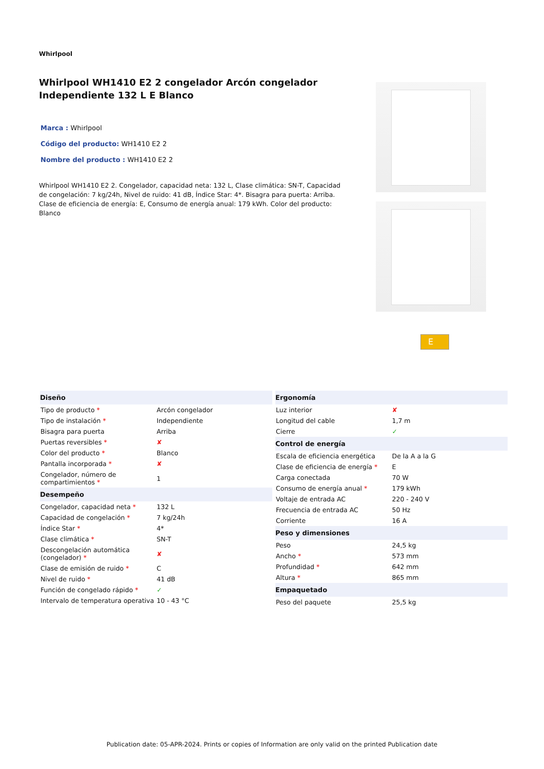Whirlpool
Whirlpool WH1410 E2 2 congelador Arcón congelador Independiente 132 L E Blanco
Marca : Whirlpool
Código del producto: WH1410 E2 2
Nombre del producto : WH1410 E2 2
Whirlpool WH1410 E2 2. Congelador, capacidad neta: 132 L, Clase climática: SN-T, Capacidad de congelación: 7 kg/24h, Nivel de ruido: 41 dB, Índice Star: 4*. Bisagra para puerta: Arriba. Clase de eficiencia de energía: E, Consumo de energía anual: 179 kWh. Color del producto: Blanco
E
| Diseño | |
| --- | --- |
| Tipo de producto * | Arcón congelador |
| Tipo de instalación * | Independiente |
| Bisagra para puerta | Arriba |
| Puertas reversibles * | ✘ |
| Color del producto * | Blanco |
| Pantalla incorporada * | ✘ |
| Congelador, número de compartimientos * | 1 |
| Desempeño | |
| Congelador, capacidad neta * | 132 L |
| Capacidad de congelación * | 7 kg/24h |
| Índice Star * | 4* |
| Clase climática * | SN-T |
| Descongelación automática (congelador) * | ✘ |
| Clase de emisión de ruido * | C |
| Nivel de ruido * | 41 dB |
| Función de congelado rápido * | ✓ |
| Intervalo de temperatura operativa | 10 - 43 °C |
| Ergonomía | |
| --- | --- |
| Luz interior | ✘ |
| Longitud del cable | 1,7 m |
| Cierre | ✓ |
| Control de energía | |
| Escala de eficiencia energética | De la A a la G |
| Clase de eficiencia de energía * | E |
| Carga conectada | 70 W |
| Consumo de energía anual * | 179 kWh |
| Voltaje de entrada AC | 220 - 240 V |
| Frecuencia de entrada AC | 50 Hz |
| Corriente | 16 A |
| Peso y dimensiones | |
| Peso | 24,5 kg |
| Ancho * | 573 mm |
| Profundidad * | 642 mm |
| Altura * | 865 mm |
| Empaquetado | |
| Peso del paquete | 25,5 kg |
Publication date: 05-APR-2024. Prints or copies of Information are only valid on the printed Publication date